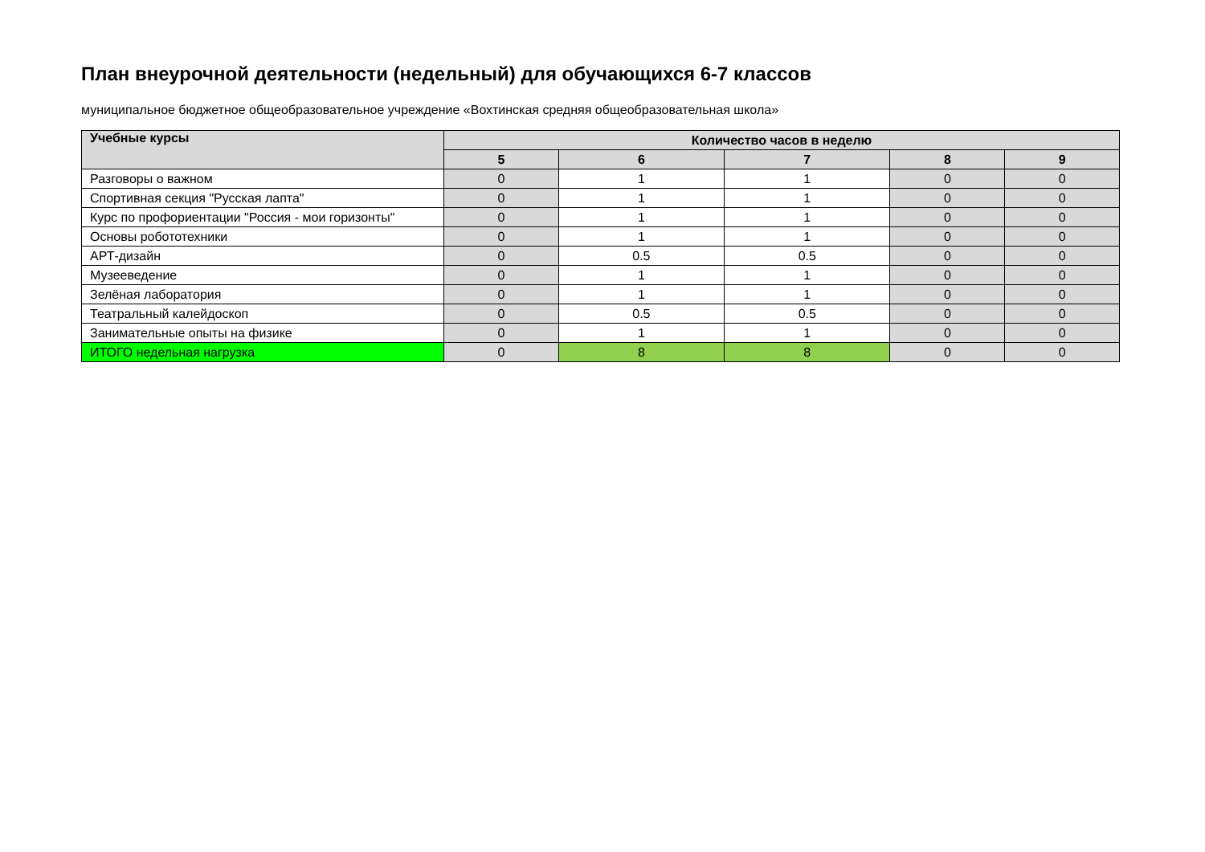План внеурочной деятельности (недельный) для обучающихся 6-7 классов
муниципальное бюджетное общеобразовательное учреждение «Вохтинская средняя общеобразовательная школа»
| Учебные курсы | Количество часов в неделю | | | | |
| --- | --- | --- | --- | --- | --- |
| | 5 | 6 | 7 | 8 | 9 |
| Разговоры о важном | 0 | 1 | 1 | 0 | 0 |
| Спортивная секция "Русская лапта" | 0 | 1 | 1 | 0 | 0 |
| Курс по профориентации "Россия - мои горизонты" | 0 | 1 | 1 | 0 | 0 |
| Основы робототехники | 0 | 1 | 1 | 0 | 0 |
| АРТ-дизайн | 0 | 0.5 | 0.5 | 0 | 0 |
| Музееведение | 0 | 1 | 1 | 0 | 0 |
| Зелёная лаборатория | 0 | 1 | 1 | 0 | 0 |
| Театральный калейдоскоп | 0 | 0.5 | 0.5 | 0 | 0 |
| Занимательные опыты на физике | 0 | 1 | 1 | 0 | 0 |
| ИТОГО недельная нагрузка | 0 | 8 | 8 | 0 | 0 |